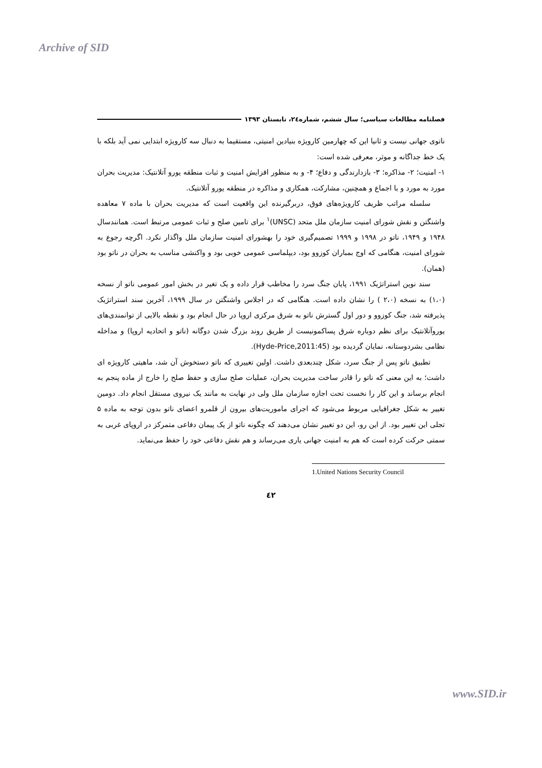Archive of SID
فصلنامه مطالعات سیاسی؛ سال ششم، شماره۲٤، تابستان ۱۳۹۳
ناتوی جهانی نیست و ثانیا این که چهارمین کارویژه بنیادین امنیتی، مستقیما به دنبال سه کارویژه ابتدایی نمی آید بلکه با یک خط جداگانه و موثر، معرفی شده است:
۱- امنیت؛ ۲- مذاکره؛ ۳- بازدارندگی و دفاع؛ ۴- و به منظور افزایش امنیت و ثبات منطقه یورو آتلانتیک: مدیریت بحران مورد به مورد و با اجماع و همچنین، مشارکت، همکاری و مذاکره در منطقه یورو آتلانتیک.
سلسله مراتب ظریف کارویژه‌های فوق، دربرگیرنده این واقعیت است که مدیریت بحران با ماده ۷ معاهده واشنگتن و نقش شورای امنیت سازمان ملل متحد (UNSC)<sup>۱</sup> برای تامین صلح و ثبات عمومی مرتبط است. همانندسال ۱۹۴۸ و ۱۹۴۹، ناتو در ۱۹۹۸ و ۱۹۹۹ تصمیم‌گیری خود را بهشورای امنیت سازمان ملل واگذار نکرد. اگرچه رجوع به شورای امنیت، هنگامی که اوج بمباران کوزوو بود، دیپلماسی عمومی خوبی بود و واکنشی مناسب به بحران در ناتو بود (همان).
سند نوین استراتژیک ۱۹۹۱، پایان جنگ سرد را مخاطب قرار داده و یک تغیر در بخش امور عمومی ناتو از نسخه (۱،۰) به نسخه (۲،۰ ) را نشان داده است. هنگامی که در اجلاس واشنگتن در سال ۱۹۹۹، آخرین سند استراتژیک پذیرفته شد، جنگ کوزوو و دور اول گسترش ناتو به شرق مرکزی اروپا در حال انجام بود و نقطه بالایی از توانمندی‌های یوروآتلانتیک برای نظم دوباره شرق پساکمونیست از طریق روند بزرگ شدن دوگانه (ناتو و اتحادیه اروپا) و مداخله نظامی بشردوستانه، نمایان گردیده بود (Hyde-Price,2011:45).
تطبیق ناتو پس از جنگ سرد، شکل چندبعدی داشت. اولین تغییری که ناتو دستخوش آن شد، ماهیتی کارویژه ای داشت؛ به این معنی که ناتو را قادر ساخت مدیریت بحران، عملیات صلح سازی و حفظ صلح را خارج از ماده پنجم به انجام برساند و این کار را نخست تحت اجازه سازمان ملل ولی در نهایت به مانند یک نیروی مستقل انجام داد. دومین تغییر به شکل جغرافیایی مربوط می‌شود که اجرای ماموریت‌های بیرون از قلمرو اعضای ناتو بدون توجه به ماده ۵ تجلی این تغییر بود. از این رو، این دو تغییر نشان می‌دهند که چگونه ناتو از یک پیمان دفاعی متمرکز در اروپای غربی به سمتی حرکت کرده است که هم به امنیت جهانی یاری می‌رساند و هم نقش دفاعی خود را حفظ می‌نماید.
1.United Nations Security Council
٤۲
www.SID.ir